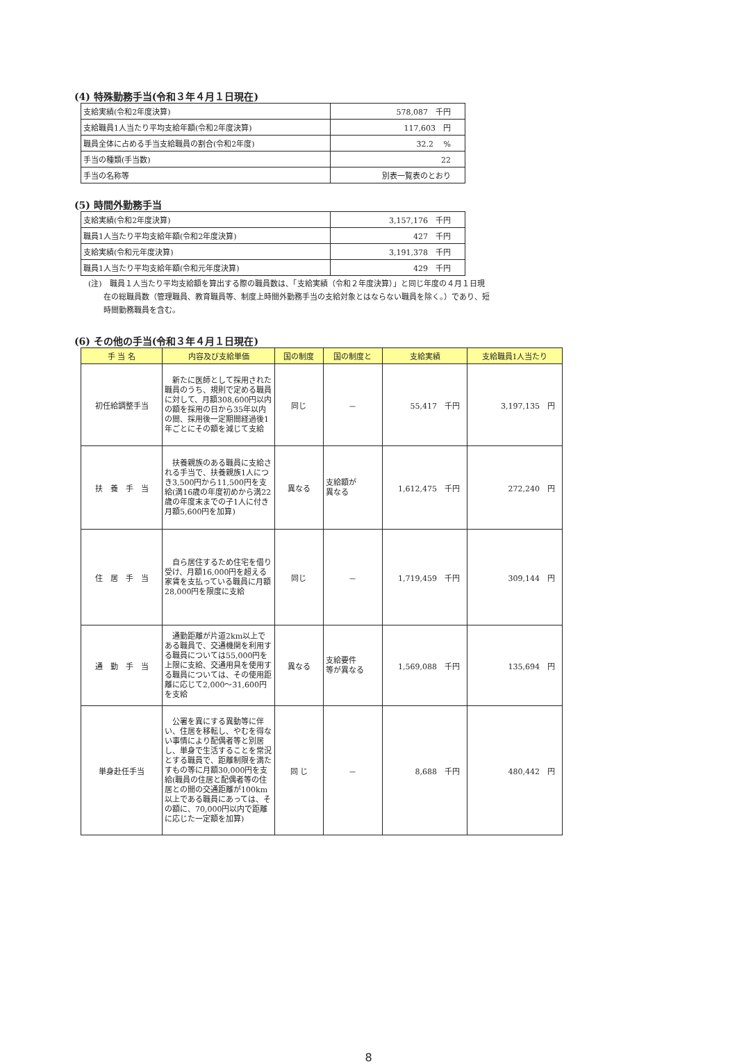(4) 特殊勤務手当(令和３年４月１日現在)
| 支給実績(令和2年度決算) | 578,087 千円 |
| 支給職員1人当たり平均支給年額(令和2年度決算) | 117,603 円 |
| 職員全体に占める手当支給職員の割合(令和2年度) | 32.2 % |
| 手当の種類(手当数) | 22 |
| 手当の名称等 | 別表一覧表のとおり |
(5) 時間外勤務手当
| 支給実績(令和2年度決算) | 3,157,176 千円 |
| 職員1人当たり平均支給年額(令和2年度決算) | 427 千円 |
| 支給実績(令和元年度決算) | 3,191,378 千円 |
| 職員1人当たり平均支給年額(令和元年度決算) | 429 千円 |
(注)　職員１人当たり平均支給額を算出する際の職員数は、「支給実績（令和２年度決算）」と同じ年度の４月１日現
　　在の総職員数（管理職員、教育職員等、制度上時間外勤務手当の支給対象とはならない職員を除く。）であり、短
　　時間勤務職員を含む。
(6) その他の手当(令和３年４月１日現在)
| 手 当 名 | 内容及び支給単価 | 国の制度 | 国の制度と | 支給実績 | 支給職員1人当たり |
| --- | --- | --- | --- | --- | --- |
| 初任給調整手当 | 新たに医師として採用された職員のうち、規則で定める職員に対して、月額308,600円以内の額を採用の日から35年以内の間、採用後一定期間経過後1年ごとにその額を減じて支給 | 同じ | － | 55,417 千円 | 3,197,135 円 |
| 扶 養 手 当 | 扶養親族のある職員に支給される手当で、扶養親族1人につき3,500円から11,500円を支給(満16歳の年度初めから満22歳の年度末までの子1人に付き月額5,600円を加算) | 異なる | 支給額が 異なる | 1,612,475 千円 | 272,240 円 |
| 住 居 手 当 | 自ら居住するため住宅を借り受け、月額16,000円を超える家賃を支払っている職員に月額28,000円を限度に支給 | 同じ | － | 1,719,459 千円 | 309,144 円 |
| 通 勤 手 当 | 通勤距離が片道2km以上である職員で、交通機関を利用する職員については55,000円を上限に支給、交通用具を使用する職員については、その使用距離に応じて2,000～31,600円を支給 | 異なる | 支給要件 等が異なる | 1,569,088 千円 | 135,694 円 |
| 単身赴任手当 | 公署を異にする異動等に伴い、住居を移転し、やむを得ない事情により配偶者等と別居し、単身で生活することを常況とする職員で、距離制限を満たすもの等に月額30,000円を支給(職員の住居と配偶者等の住居との間の交通距離が100km以上である職員にあっては、その額に、70,000円以内で距離に応じた一定額を加算) | 同 じ | － | 8,688 千円 | 480,442 円 |
8